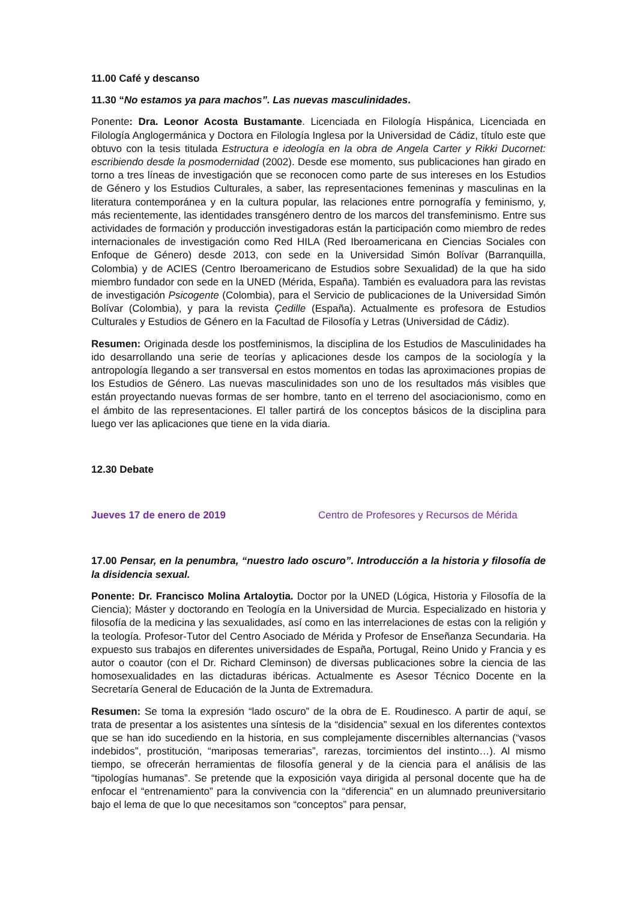11.00 Café y descanso
11.30 “No estamos ya para machos”. Las nuevas masculinidades.
Ponente: Dra. Leonor Acosta Bustamante. Licenciada en Filología Hispánica, Licenciada en Filología Anglogermánica y Doctora en Filología Inglesa por la Universidad de Cádiz, título este que obtuvo con la tesis titulada Estructura e ideología en la obra de Angela Carter y Rikki Ducornet: escribiendo desde la posmodernidad (2002). Desde ese momento, sus publicaciones han girado en torno a tres líneas de investigación que se reconocen como parte de sus intereses en los Estudios de Género y los Estudios Culturales, a saber, las representaciones femeninas y masculinas en la literatura contemporánea y en la cultura popular, las relaciones entre pornografía y feminismo, y, más recientemente, las identidades transgénero dentro de los marcos del transfeminismo. Entre sus actividades de formación y producción investigadoras están la participación como miembro de redes internacionales de investigación como Red HILA (Red Iberoamericana en Ciencias Sociales con Enfoque de Género) desde 2013, con sede en la Universidad Simón Bolívar (Barranquilla, Colombia) y de ACIES (Centro Iberoamericano de Estudios sobre Sexualidad) de la que ha sido miembro fundador con sede en la UNED (Mérida, España). También es evaluadora para las revistas de investigación Psicogente (Colombia), para el Servicio de publicaciones de la Universidad Simón Bolívar (Colombia), y para la revista Çedille (España). Actualmente es profesora de Estudios Culturales y Estudios de Género en la Facultad de Filosofía y Letras (Universidad de Cádiz).
Resumen: Originada desde los postfeminismos, la disciplina de los Estudios de Masculinidades ha ido desarrollando una serie de teorías y aplicaciones desde los campos de la sociología y la antropología llegando a ser transversal en estos momentos en todas las aproximaciones propias de los Estudios de Género. Las nuevas masculinidades son uno de los resultados más visibles que están proyectando nuevas formas de ser hombre, tanto en el terreno del asociacionismo, como en el ámbito de las representaciones. El taller partirá de los conceptos básicos de la disciplina para luego ver las aplicaciones que tiene en la vida diaria.
12.30 Debate
Jueves 17 de enero de 2019 Centro de Profesores y Recursos de Mérida
17.00 Pensar, en la penumbra, “nuestro lado oscuro”. Introducción a la historia y filosofía de la disidencia sexual.
Ponente: Dr. Francisco Molina Artaloytia. Doctor por la UNED (Lógica, Historia y Filosofía de la Ciencia); Máster y doctorando en Teología en la Universidad de Murcia. Especializado en historia y filosofía de la medicina y las sexualidades, así como en las interrelaciones de estas con la religión y la teología. Profesor-Tutor del Centro Asociado de Mérida y Profesor de Enseñanza Secundaria. Ha expuesto sus trabajos en diferentes universidades de España, Portugal, Reino Unido y Francia y es autor o coautor (con el Dr. Richard Cleminson) de diversas publicaciones sobre la ciencia de las homosexualidades en las dictaduras ibéricas. Actualmente es Asesor Técnico Docente en la Secretaría General de Educación de la Junta de Extremadura.
Resumen: Se toma la expresión “lado oscuro” de la obra de E. Roudinesco. A partir de aquí, se trata de presentar a los asistentes una síntesis de la “disidencia” sexual en los diferentes contextos que se han ido sucediendo en la historia, en sus complejamente discernibles alternancias (“vasos indebidos”, prostitución, “mariposas temerarias”, rarezas, torcimientos del instinto…). Al mismo tiempo, se ofrecerán herramientas de filosofía general y de la ciencia para el análisis de las “tipologías humanas”. Se pretende que la exposición vaya dirigida al personal docente que ha de enfocar el “entrenamiento” para la convivencia con la “diferencia” en un alumnado preuniversitario bajo el lema de que lo que necesitamos son “conceptos” para pensar,